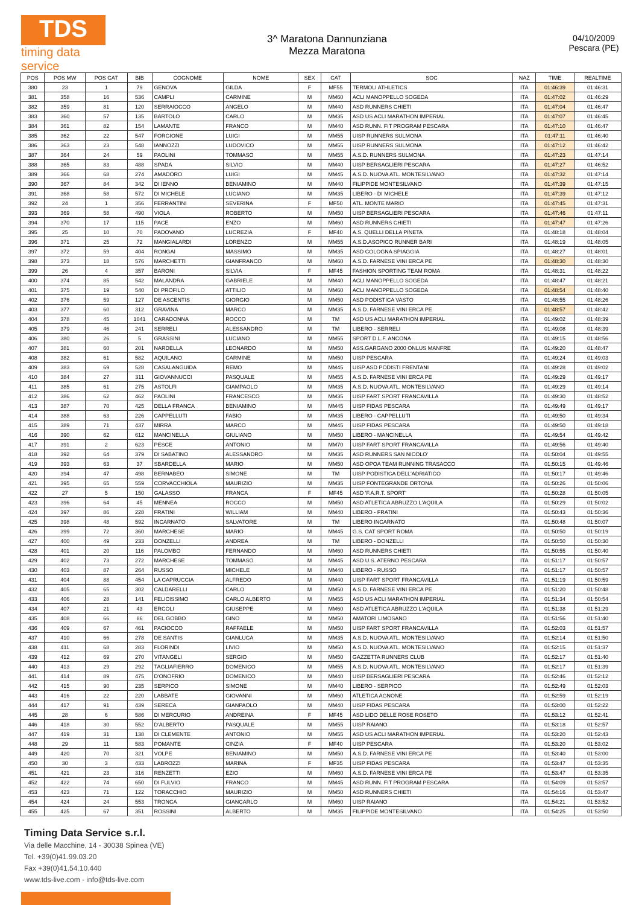TDS
timing data service
3^ Maratona Dannunziana
Mezza Maratona
04/10/2009
Pescara (PE)
| POS | POS MW | POS CAT | BIB | COGNOME | NOME | SEX | CAT | SOC | NAZ | TIME | REALTIME |
| --- | --- | --- | --- | --- | --- | --- | --- | --- | --- | --- | --- |
| 380 | 23 | 1 | 79 | GENOVA | GILDA | F | MF55 | TERMOLI ATHLETICS | ITA | 01:46:39 | 01:46:31 |
| 381 | 358 | 16 | 536 | CAMPLI | CARMINE | M | MM60 | ACLI MANOPPELLO SOGEDA | ITA | 01:47:02 | 01:46:29 |
| 382 | 359 | 81 | 120 | SERRAIOCCO | ANGELO | M | MM40 | ASD RUNNERS CHIETI | ITA | 01:47:04 | 01:46:47 |
| 383 | 360 | 57 | 135 | BARTOLO | CARLO | M | MM35 | ASD US ACLI MARATHON IMPERIAL | ITA | 01:47:07 | 01:46:45 |
| 384 | 361 | 82 | 154 | LAMANTE | FRANCO | M | MM40 | ASD RUNN. FIT PROGRAM PESCARA | ITA | 01:47:10 | 01:46:47 |
| 385 | 362 | 22 | 547 | FORGIONE | LUIGI | M | MM55 | UISP RUNNERS SULMONA | ITA | 01:47:11 | 01:46:40 |
| 386 | 363 | 23 | 548 | IANNOZZI | LUDOVICO | M | MM55 | UISP RUNNERS SULMONA | ITA | 01:47:12 | 01:46:42 |
| 387 | 364 | 24 | 59 | PAOLINI | TOMMASO | M | MM55 | A.S.D. RUNNERS SULMONA | ITA | 01:47:23 | 01:47:14 |
| 388 | 365 | 83 | 488 | SPADA | SILVIO | M | MM40 | UISP BERSAGLIERI PESCARA | ITA | 01:47:27 | 01:46:52 |
| 389 | 366 | 68 | 274 | AMADORO | LUIGI | M | MM45 | A.S.D. NUOVA ATL. MONTESILVANO | ITA | 01:47:32 | 01:47:14 |
| 390 | 367 | 84 | 342 | DI IENNO | BENIAMINO | M | MM40 | FILIPPIDE MONTESILVANO | ITA | 01:47:39 | 01:47:15 |
| 391 | 368 | 58 | 572 | DI MICHELE | LUCIANO | M | MM35 | LIBERO - DI MICHELE | ITA | 01:47:39 | 01:47:12 |
| 392 | 24 | 1 | 356 | FERRANTINI | SEVERINA | F | MF50 | ATL. MONTE MARIO | ITA | 01:47:45 | 01:47:31 |
| 393 | 369 | 58 | 490 | VIOLA | ROBERTO | M | MM50 | UISP BERSAGLIERI PESCARA | ITA | 01:47:46 | 01:47:11 |
| 394 | 370 | 17 | 115 | PACE | ENZO | M | MM60 | ASD RUNNERS CHIETI | ITA | 01:47:47 | 01:47:26 |
| 395 | 25 | 10 | 70 | PADOVANO | LUCREZIA | F | MF40 | A.S. QUELLI DELLA PINETA | ITA | 01:48:18 | 01:48:04 |
| 396 | 371 | 25 | 72 | MANGIALARDI | LORENZO | M | MM55 | A.S.D.ASOPICO RUNNER BARI | ITA | 01:48:19 | 01:48:05 |
| 397 | 372 | 59 | 404 | RONGAI | MASSIMO | M | MM35 | ASD COLOGNA SPIAGGIA | ITA | 01:48:27 | 01:48:01 |
| 398 | 373 | 18 | 576 | MARCHETTI | GIANFRANCO | M | MM60 | A.S.D. FARNESE VINI ERCA PE | ITA | 01:48:30 | 01:48:30 |
| 399 | 26 | 4 | 357 | BARONI | SILVIA | F | MF45 | FASHION SPORTING TEAM ROMA | ITA | 01:48:31 | 01:48:22 |
| 400 | 374 | 85 | 542 | MALANDRA | GABRIELE | M | MM40 | ACLI MANOPPELLO SOGEDA | ITA | 01:48:47 | 01:48:21 |
| 401 | 375 | 19 | 540 | DI PROFILO | ATTILIO | M | MM60 | ACLI MANOPPELLO SOGEDA | ITA | 01:48:54 | 01:48:40 |
| 402 | 376 | 59 | 127 | DE ASCENTIS | GIORGIO | M | MM50 | ASD PODISTICA VASTO | ITA | 01:48:55 | 01:48:26 |
| 403 | 377 | 60 | 312 | GRAVINA | MARCO | M | MM35 | A.S.D. FARNESE VINI ERCA PE | ITA | 01:48:57 | 01:48:42 |
| 404 | 378 | 45 | 1041 | CARADONNA | ROCCO | M | TM | ASD US ACLI MARATHON IMPERIAL | ITA | 01:49:02 | 01:48:39 |
| 405 | 379 | 46 | 241 | SERRELI | ALESSANDRO | M | TM | LIBERO - SERRELI | ITA | 01:49:08 | 01:48:39 |
| 406 | 380 | 26 | 5 | GRASSINI | LUCIANO | M | MM55 | SPORT D.L.F. ANCONA | ITA | 01:49:15 | 01:48:56 |
| 407 | 381 | 60 | 201 | NARDELLA | LEONARDO | M | MM50 | ASS.GARGANO 2000 ONLUS MANFRE | ITA | 01:49:20 | 01:48:47 |
| 408 | 382 | 61 | 582 | AQUILANO | CARMINE | M | MM50 | UISP PESCARA | ITA | 01:49:24 | 01:49:03 |
| 409 | 383 | 69 | 528 | CASALANGUIDA | REMO | M | MM45 | UISP ASD PODISTI FRENTANI | ITA | 01:49:28 | 01:49:02 |
| 410 | 384 | 27 | 311 | GIOVANNUCCI | PASQUALE | M | MM55 | A.S.D. FARNESE VINI ERCA PE | ITA | 01:49:29 | 01:49:17 |
| 411 | 385 | 61 | 275 | ASTOLFI | GIAMPAOLO | M | MM35 | A.S.D. NUOVA ATL. MONTESILVANO | ITA | 01:49:29 | 01:49:14 |
| 412 | 386 | 62 | 462 | PAOLINI | FRANCESCO | M | MM35 | UISP FART SPORT FRANCAVILLA | ITA | 01:49:30 | 01:48:52 |
| 413 | 387 | 70 | 425 | DELLA FRANCA | BENIAMINO | M | MM45 | UISP FIDAS PESCARA | ITA | 01:49:49 | 01:49:17 |
| 414 | 388 | 63 | 226 | CAPPELLUTI | FABIO | M | MM35 | LIBERO - CAPPELLUTI | ITA | 01:49:50 | 01:49:34 |
| 415 | 389 | 71 | 437 | MIRRA | MARCO | M | MM45 | UISP FIDAS PESCARA | ITA | 01:49:50 | 01:49:18 |
| 416 | 390 | 62 | 612 | MANCINELLA | GIULIANO | M | MM50 | LIBERO - MANCINELLA | ITA | 01:49:54 | 01:49:42 |
| 417 | 391 | 2 | 623 | PESCE | ANTONIO | M | MM70 | UISP FART SPORT FRANCAVILLA | ITA | 01:49:56 | 01:49:40 |
| 418 | 392 | 64 | 379 | DI SABATINO | ALESSANDRO | M | MM35 | ASD RUNNERS SAN NICOLO' | ITA | 01:50:04 | 01:49:55 |
| 419 | 393 | 63 | 37 | SBARDELLA | MARIO | M | MM50 | ASD OPOA TEAM RUNNING TRASACCO | ITA | 01:50:15 | 01:49:46 |
| 420 | 394 | 47 | 498 | BERNABEO | SIMONE | M | TM | UISP PODISTICA DELL'ADRIATICO | ITA | 01:50:17 | 01:49:46 |
| 421 | 395 | 65 | 559 | CORVACCHIOLA | MAURIZIO | M | MM35 | UISP FONTEGRANDE ORTONA | ITA | 01:50:26 | 01:50:06 |
| 422 | 27 | 5 | 150 | GALASSO | FRANCA | F | MF45 | ASD 'F.A.R.T. SPORT' | ITA | 01:50:28 | 01:50:05 |
| 423 | 396 | 64 | 45 | MENNEA | ROCCO | M | MM50 | ASD ATLETICA ABRUZZO L'AQUILA | ITA | 01:50:29 | 01:50:02 |
| 424 | 397 | 86 | 228 | FRATINI | WILLIAM | M | MM40 | LIBERO - FRATINI | ITA | 01:50:43 | 01:50:36 |
| 425 | 398 | 48 | 592 | INCARNATO | SALVATORE | M | TM | LIBERO INCARNATO | ITA | 01:50:48 | 01:50:07 |
| 426 | 399 | 72 | 360 | MARCHESE | MARIO | M | MM45 | G.S. CAT SPORT ROMA | ITA | 01:50:50 | 01:50:19 |
| 427 | 400 | 49 | 233 | DONZELLI | ANDREA | M | TM | LIBERO - DONZELLI | ITA | 01:50:50 | 01:50:30 |
| 428 | 401 | 20 | 116 | PALOMBO | FERNANDO | M | MM60 | ASD RUNNERS CHIETI | ITA | 01:50:55 | 01:50:40 |
| 429 | 402 | 73 | 272 | MARCHESE | TOMMASO | M | MM45 | ASD U.S. ATERNO PESCARA | ITA | 01:51:17 | 01:50:57 |
| 430 | 403 | 87 | 264 | RUSSO | MICHELE | M | MM40 | LIBERO - RUSSO | ITA | 01:51:17 | 01:50:57 |
| 431 | 404 | 88 | 454 | LA CAPRUCCIA | ALFREDO | M | MM40 | UISP FART SPORT FRANCAVILLA | ITA | 01:51:19 | 01:50:59 |
| 432 | 405 | 65 | 302 | CALDARELLI | CARLO | M | MM50 | A.S.D. FARNESE VINI ERCA PE | ITA | 01:51:20 | 01:50:48 |
| 433 | 406 | 28 | 141 | FELICISSIMO | CARLO ALBERTO | M | MM55 | ASD US ACLI MARATHON IMPERIAL | ITA | 01:51:34 | 01:50:54 |
| 434 | 407 | 21 | 43 | ERCOLI | GIUSEPPE | M | MM60 | ASD ATLETICA ABRUZZO L'AQUILA | ITA | 01:51:38 | 01:51:29 |
| 435 | 408 | 66 | 86 | DEL GOBBO | GINO | M | MM50 | AMATORI LIMOSANO | ITA | 01:51:56 | 01:51:40 |
| 436 | 409 | 67 | 461 | PACIOCCO | RAFFAELE | M | MM50 | UISP FART SPORT FRANCAVILLA | ITA | 01:52:03 | 01:51:57 |
| 437 | 410 | 66 | 278 | DE SANTIS | GIANLUCA | M | MM35 | A.S.D. NUOVA ATL. MONTESILVANO | ITA | 01:52:14 | 01:51:50 |
| 438 | 411 | 68 | 283 | FLORINDI | LIVIO | M | MM50 | A.S.D. NUOVA ATL. MONTESILVANO | ITA | 01:52:15 | 01:51:37 |
| 439 | 412 | 69 | 270 | VITANGELI | SERGIO | M | MM50 | GAZZETTA RUNNERS CLUB | ITA | 01:52:17 | 01:51:40 |
| 440 | 413 | 29 | 292 | TAGLIAFIERRO | DOMENICO | M | MM55 | A.S.D. NUOVA ATL. MONTESILVANO | ITA | 01:52:17 | 01:51:39 |
| 441 | 414 | 89 | 475 | D'ONOFRIO | DOMENICO | M | MM40 | UISP BERSAGLIERI PESCARA | ITA | 01:52:46 | 01:52:12 |
| 442 | 415 | 90 | 235 | SERPICO | SIMONE | M | MM40 | LIBERO - SERPICO | ITA | 01:52:49 | 01:52:03 |
| 443 | 416 | 22 | 220 | LABBATE | GIOVANNI | M | MM60 | ATLETICA AGNONE | ITA | 01:52:59 | 01:52:19 |
| 444 | 417 | 91 | 439 | SERECA | GIANPAOLO | M | MM40 | UISP FIDAS PESCARA | ITA | 01:53:00 | 01:52:22 |
| 445 | 28 | 6 | 586 | DI MERCURIO | ANDREINA | F | MF45 | ASD LIDO DELLE ROSE ROSETO | ITA | 01:53:12 | 01:52:41 |
| 446 | 418 | 30 | 552 | D'ALBERTO | PASQUALE | M | MM55 | UISP RAIANO | ITA | 01:53:18 | 01:52:57 |
| 447 | 419 | 31 | 138 | DI CLEMENTE | ANTONIO | M | MM55 | ASD US ACLI MARATHON IMPERIAL | ITA | 01:53:20 | 01:52:43 |
| 448 | 29 | 11 | 583 | POMANTE | CINZIA | F | MF40 | UISP PESCARA | ITA | 01:53:20 | 01:53:02 |
| 449 | 420 | 70 | 321 | VOLPE | BENIAMINO | M | MM50 | A.S.D. FARNESE VINI ERCA PE | ITA | 01:53:40 | 01:53:00 |
| 450 | 30 | 3 | 433 | LABROZZI | MARINA | F | MF35 | UISP FIDAS PESCARA | ITA | 01:53:47 | 01:53:35 |
| 451 | 421 | 23 | 316 | RENZETTI | EZIO | M | MM60 | A.S.D. FARNESE VINI ERCA PE | ITA | 01:53:47 | 01:53:35 |
| 452 | 422 | 74 | 650 | DI FULVIO | FRANCO | M | MM45 | ASD RUNN. FIT PROGRAM PESCARA | ITA | 01:54:09 | 01:53:57 |
| 453 | 423 | 71 | 122 | TORACCHIO | MAURIZIO | M | MM50 | ASD RUNNERS CHIETI | ITA | 01:54:16 | 01:53:47 |
| 454 | 424 | 24 | 553 | TRONCA | GIANCARLO | M | MM60 | UISP RAIANO | ITA | 01:54:21 | 01:53:52 |
| 455 | 425 | 67 | 351 | ROSSINI | ALBERTO | M | MM35 | FILIPPIDE MONTESILVANO | ITA | 01:54:25 | 01:53:50 |
Timing Data Service s.r.l.
Via delle Macchine, 14 - 30038 Spinea (VE)
Tel. +39(0)41.99.03.20
Fax +39(0)41.54.10.440
www.tds-live.com - info@tds-live.com